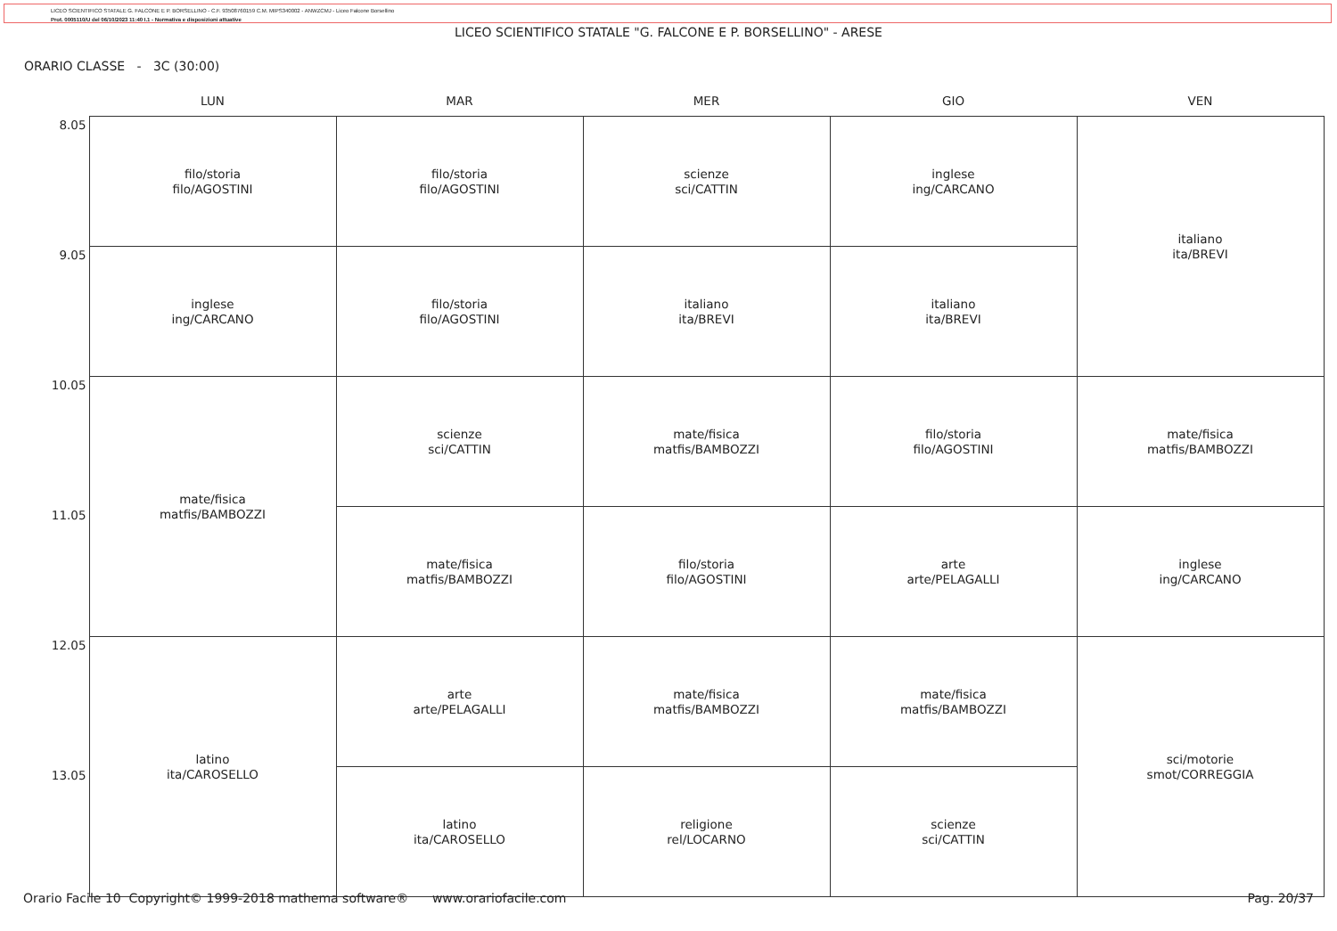LICEO SCIENTIFICO STATALE G. FALCONE E P. BORSELLINO - C.F. 93508760159 C.M. MIPS340002 - ANWZCMJ - Liceo Falcone Borsellino
Prot. 0005110/U del 06/10/2023 11:40 I.1 - Normativa e disposizioni attuative
LICEO SCIENTIFICO STATALE "G. FALCONE E P. BORSELLINO" - ARESE
ORARIO CLASSE - 3C (30:00)
| | LUN | MAR | MER | GIO | VEN |
| --- | --- | --- | --- | --- | --- |
| 8.05 | filo/storia filo/AGOSTINI | filo/storia filo/AGOSTINI | scienze sci/CATTIN | inglese ing/CARCANO | italiano ita/BREVI |
| 9.05 | inglese ing/CARCANO | filo/storia filo/AGOSTINI | italiano ita/BREVI | italiano ita/BREVI | |
| 10.05 | mate/fisica matfis/BAMBOZZI | scienze sci/CATTIN | mate/fisica matfis/BAMBOZZI | filo/storia filo/AGOSTINI | mate/fisica matfis/BAMBOZZI |
| 11.05 | | mate/fisica matfis/BAMBOZZI | filo/storia filo/AGOSTINI | arte arte/PELAGALLI | inglese ing/CARCANO |
| 12.05 | latino ita/CAROSELLO | arte arte/PELAGALLI | mate/fisica matfis/BAMBOZZI | mate/fisica matfis/BAMBOZZI | sci/motorie smot/CORREGGIA |
| 13.05 | | latino ita/CAROSELLO | religione rel/LOCARNO | scienze sci/CATTIN | |
Orario Facile 10 Copyright© 1999-2018 mathema software® www.orariofacile.com Pag. 20/37